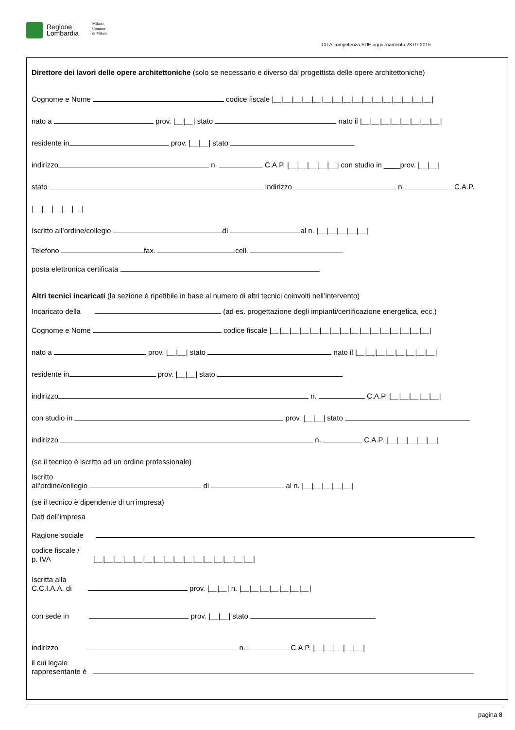Regione
Lombardia
Milano
Comune
di Milano
CILA competenza SUE aggiornamento 23.07.2015
Direttore dei lavori delle opere architettoniche (solo se necessario e diverso dal progettista delle opere architettoniche)
Cognome e Nome codice fiscale |__|__|__|__|__|__|__|__|__|__|__|__|__|__|__|__|
nato a prov. |__|__| stato nato il |__|__|__|__|__|__|__|__|
residente in prov. |__|__| stato
indirizzo n. C.A.P. |__|__|__|__|__| con studio in ____prov. |__|__|
stato indirizzo n. C.A.P.
|__|__|__|__|__|
Iscritto all’ordine/collegio di al n. |__|__|__|__|__|
Telefono fax. cell.
posta elettronica certificata
Altri tecnici incaricati (la sezione è ripetibile in base al numero di altri tecnici coinvolti nell’intervento)
Incaricato della (ad es. progettazione degli impianti/certificazione energetica, ecc.)
Cognome e Nome codice fiscale |__|__|__|__|__|__|__|__|__|__|__|__|__|__|__|__|
nato a prov. |__|__| stato nato il |__|__|__|__|__|__|__|__|
residente in prov. |__|__| stato
indirizzo n. C.A.P. |__|__|__|__|__|
con studio in prov. |__|__| stato
indirizzo n. C.A.P. |__|__|__|__|__|
(se il tecnico è iscritto ad un ordine professionale)
Iscritto
all’ordine/collegio di al n. |__|__|__|__|__|
(se il tecnico è dipendente di un’impresa)
Dati dell’impresa
Ragione sociale
codice fiscale /
p. IVA |__|__|__|__|__|__|__|__|__|__|__|__|__|__|__|__|
Iscritta alla
C.C.I.A.A. di prov. |__|__| n. |__|__|__|__|__|__|__|
con sede in prov. |__|__| stato
indirizzo n. C.A.P. |__|__|__|__|__|
il cui legale
rappresentante è
pagina 8